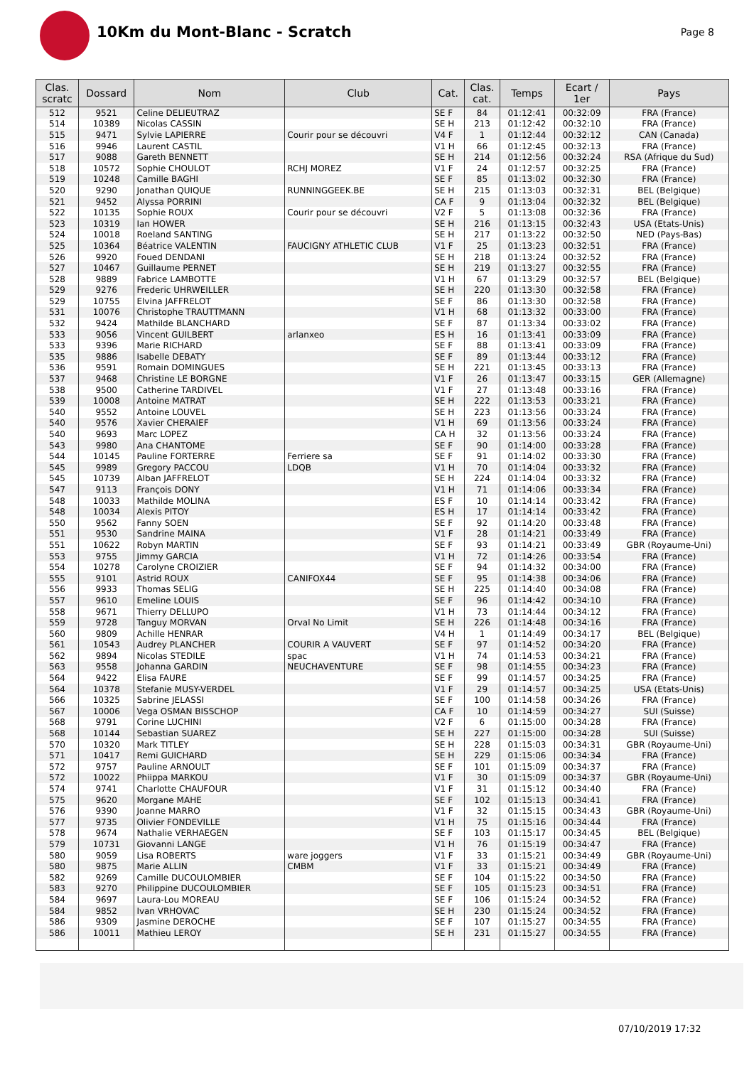10Km du Mont-Blanc - Scratch
Page 8
| Clas. scratc | Dossard | Nom | Club | Cat. | Clas. cat. | Temps | Ecart / 1er | Pays |
| --- | --- | --- | --- | --- | --- | --- | --- | --- |
| 512 | 9521 | Celine DELIEUTRAZ | | SE F | 84 | 01:12:41 | 00:32:09 | FRA (France) |
| 514 | 10389 | Nicolas CASSIN | | SE H | 213 | 01:12:42 | 00:32:10 | FRA (France) |
| 515 | 9471 | Sylvie LAPIERRE | Courir pour se découvri | V4 F | 1 | 01:12:44 | 00:32:12 | CAN (Canada) |
| 516 | 9946 | Laurent CASTIL | | V1 H | 66 | 01:12:45 | 00:32:13 | FRA (France) |
| 517 | 9088 | Gareth BENNETT | | SE H | 214 | 01:12:56 | 00:32:24 | RSA (Afrique du Sud) |
| 518 | 10572 | Sophie CHOULOT | RCHJ MOREZ | V1 F | 24 | 01:12:57 | 00:32:25 | FRA (France) |
| 519 | 10248 | Camille BAGHI | | SE F | 85 | 01:13:02 | 00:32:30 | FRA (France) |
| 520 | 9290 | Jonathan QUIQUE | RUNNINGGEEK.BE | SE H | 215 | 01:13:03 | 00:32:31 | BEL (Belgique) |
| 521 | 9452 | Alyssa PORRINI | | CA F | 9 | 01:13:04 | 00:32:32 | BEL (Belgique) |
| 522 | 10135 | Sophie ROUX | Courir pour se découvri | V2 F | 5 | 01:13:08 | 00:32:36 | FRA (France) |
| 523 | 10319 | Ian HOWER | | SE H | 216 | 01:13:15 | 00:32:43 | USA (Etats-Unis) |
| 524 | 10018 | Roeland SANTING | | SE H | 217 | 01:13:22 | 00:32:50 | NED (Pays-Bas) |
| 525 | 10364 | Béatrice VALENTIN | FAUCIGNY ATHLETIC CLUB | V1 F | 25 | 01:13:23 | 00:32:51 | FRA (France) |
| 526 | 9920 | Foued DENDANI | | SE H | 218 | 01:13:24 | 00:32:52 | FRA (France) |
| 527 | 10467 | Guillaume PERNET | | SE H | 219 | 01:13:27 | 00:32:55 | FRA (France) |
| 528 | 9889 | Fabrice LAMBOTTE | | V1 H | 67 | 01:13:29 | 00:32:57 | BEL (Belgique) |
| 529 | 9276 | Frederic UHRWEILLER | | SE H | 220 | 01:13:30 | 00:32:58 | FRA (France) |
| 529 | 10755 | Elvina JAFFRELOT | | SE F | 86 | 01:13:30 | 00:32:58 | FRA (France) |
| 531 | 10076 | Christophe TRAUTTMANN | | V1 H | 68 | 01:13:32 | 00:33:00 | FRA (France) |
| 532 | 9424 | Mathilde BLANCHARD | | SE F | 87 | 01:13:34 | 00:33:02 | FRA (France) |
| 533 | 9056 | Vincent GUILBERT | arlanxeo | ES H | 16 | 01:13:41 | 00:33:09 | FRA (France) |
| 533 | 9396 | Marie RICHARD | | SE F | 88 | 01:13:41 | 00:33:09 | FRA (France) |
| 535 | 9886 | Isabelle DEBATY | | SE F | 89 | 01:13:44 | 00:33:12 | FRA (France) |
| 536 | 9591 | Romain DOMINGUES | | SE H | 221 | 01:13:45 | 00:33:13 | FRA (France) |
| 537 | 9468 | Christine LE BORGNE | | V1 F | 26 | 01:13:47 | 00:33:15 | GER (Allemagne) |
| 538 | 9500 | Catherine TARDIVEL | | V1 F | 27 | 01:13:48 | 00:33:16 | FRA (France) |
| 539 | 10008 | Antoine MATRAT | | SE H | 222 | 01:13:53 | 00:33:21 | FRA (France) |
| 540 | 9552 | Antoine LOUVEL | | SE H | 223 | 01:13:56 | 00:33:24 | FRA (France) |
| 540 | 9576 | Xavier CHERAIEF | | V1 H | 69 | 01:13:56 | 00:33:24 | FRA (France) |
| 540 | 9693 | Marc LOPEZ | | CA H | 32 | 01:13:56 | 00:33:24 | FRA (France) |
| 543 | 9980 | Ana CHANTOME | | SE F | 90 | 01:14:00 | 00:33:28 | FRA (France) |
| 544 | 10145 | Pauline FORTERRE | Ferriere sa | SE F | 91 | 01:14:02 | 00:33:30 | FRA (France) |
| 545 | 9989 | Gregory PACCOU | LDQB | V1 H | 70 | 01:14:04 | 00:33:32 | FRA (France) |
| 545 | 10739 | Alban JAFFRELOT | | SE H | 224 | 01:14:04 | 00:33:32 | FRA (France) |
| 547 | 9113 | François DONY | | V1 H | 71 | 01:14:06 | 00:33:34 | FRA (France) |
| 548 | 10033 | Mathilde MOLINA | | ES F | 10 | 01:14:14 | 00:33:42 | FRA (France) |
| 548 | 10034 | Alexis PITOY | | ES H | 17 | 01:14:14 | 00:33:42 | FRA (France) |
| 550 | 9562 | Fanny SOEN | | SE F | 92 | 01:14:20 | 00:33:48 | FRA (France) |
| 551 | 9530 | Sandrine MAINA | | V1 F | 28 | 01:14:21 | 00:33:49 | FRA (France) |
| 551 | 10622 | Robyn MARTIN | | SE F | 93 | 01:14:21 | 00:33:49 | GBR (Royaume-Uni) |
| 553 | 9755 | Jimmy GARCIA | | V1 H | 72 | 01:14:26 | 00:33:54 | FRA (France) |
| 554 | 10278 | Carolyne CROIZIER | | SE F | 94 | 01:14:32 | 00:34:00 | FRA (France) |
| 555 | 9101 | Astrid ROUX | CANIFOX44 | SE F | 95 | 01:14:38 | 00:34:06 | FRA (France) |
| 556 | 9933 | Thomas SELIG | | SE H | 225 | 01:14:40 | 00:34:08 | FRA (France) |
| 557 | 9610 | Emeline LOUIS | | SE F | 96 | 01:14:42 | 00:34:10 | FRA (France) |
| 558 | 9671 | Thierry DELLUPO | | V1 H | 73 | 01:14:44 | 00:34:12 | FRA (France) |
| 559 | 9728 | Tanguy MORVAN | Orval No Limit | SE H | 226 | 01:14:48 | 00:34:16 | FRA (France) |
| 560 | 9809 | Achille HENRAR | | V4 H | 1 | 01:14:49 | 00:34:17 | BEL (Belgique) |
| 561 | 10543 | Audrey PLANCHER | COURIR A VAUVERT | SE F | 97 | 01:14:52 | 00:34:20 | FRA (France) |
| 562 | 9894 | Nicolas STEDILE | spac | V1 H | 74 | 01:14:53 | 00:34:21 | FRA (France) |
| 563 | 9558 | Johanna GARDIN | NEUCHAVENTURE | SE F | 98 | 01:14:55 | 00:34:23 | FRA (France) |
| 564 | 9422 | Elisa FAURE | | SE F | 99 | 01:14:57 | 00:34:25 | FRA (France) |
| 564 | 10378 | Stefanie MUSY-VERDEL | | V1 F | 29 | 01:14:57 | 00:34:25 | USA (Etats-Unis) |
| 566 | 10325 | Sabrine JELASSI | | SE F | 100 | 01:14:58 | 00:34:26 | FRA (France) |
| 567 | 10006 | Vega OSMAN BISSCHOP | | CA F | 10 | 01:14:59 | 00:34:27 | SUI (Suisse) |
| 568 | 9791 | Corine LUCHINI | | V2 F | 6 | 01:15:00 | 00:34:28 | FRA (France) |
| 568 | 10144 | Sebastian SUAREZ | | SE H | 227 | 01:15:00 | 00:34:28 | SUI (Suisse) |
| 570 | 10320 | Mark TITLEY | | SE H | 228 | 01:15:03 | 00:34:31 | GBR (Royaume-Uni) |
| 571 | 10417 | Remi GUICHARD | | SE H | 229 | 01:15:06 | 00:34:34 | FRA (France) |
| 572 | 9757 | Pauline ARNOULT | | SE F | 101 | 01:15:09 | 00:34:37 | FRA (France) |
| 572 | 10022 | Phiippa MARKOU | | V1 F | 30 | 01:15:09 | 00:34:37 | GBR (Royaume-Uni) |
| 574 | 9741 | Charlotte CHAUFOUR | | V1 F | 31 | 01:15:12 | 00:34:40 | FRA (France) |
| 575 | 9620 | Morgane MAHE | | SE F | 102 | 01:15:13 | 00:34:41 | FRA (France) |
| 576 | 9390 | Joanne MARRO | | V1 F | 32 | 01:15:15 | 00:34:43 | GBR (Royaume-Uni) |
| 577 | 9735 | Olivier FONDEVILLE | | V1 H | 75 | 01:15:16 | 00:34:44 | FRA (France) |
| 578 | 9674 | Nathalie VERHAEGEN | | SE F | 103 | 01:15:17 | 00:34:45 | BEL (Belgique) |
| 579 | 10731 | Giovanni LANGE | | V1 H | 76 | 01:15:19 | 00:34:47 | FRA (France) |
| 580 | 9059 | Lisa ROBERTS | ware joggers | V1 F | 33 | 01:15:21 | 00:34:49 | GBR (Royaume-Uni) |
| 580 | 9875 | Marie ALLIN | CMBM | V1 F | 33 | 01:15:21 | 00:34:49 | FRA (France) |
| 582 | 9269 | Camille DUCOULOMBIER | | SE F | 104 | 01:15:22 | 00:34:50 | FRA (France) |
| 583 | 9270 | Philippine DUCOULOMBIER | | SE F | 105 | 01:15:23 | 00:34:51 | FRA (France) |
| 584 | 9697 | Laura-Lou MOREAU | | SE F | 106 | 01:15:24 | 00:34:52 | FRA (France) |
| 584 | 9852 | Ivan VRHOVAC | | SE H | 230 | 01:15:24 | 00:34:52 | FRA (France) |
| 586 | 9309 | Jasmine DEROCHE | | SE F | 107 | 01:15:27 | 00:34:55 | FRA (France) |
| 586 | 10011 | Mathieu LEROY | | SE H | 231 | 01:15:27 | 00:34:55 | FRA (France) |
07/10/2019 17:32